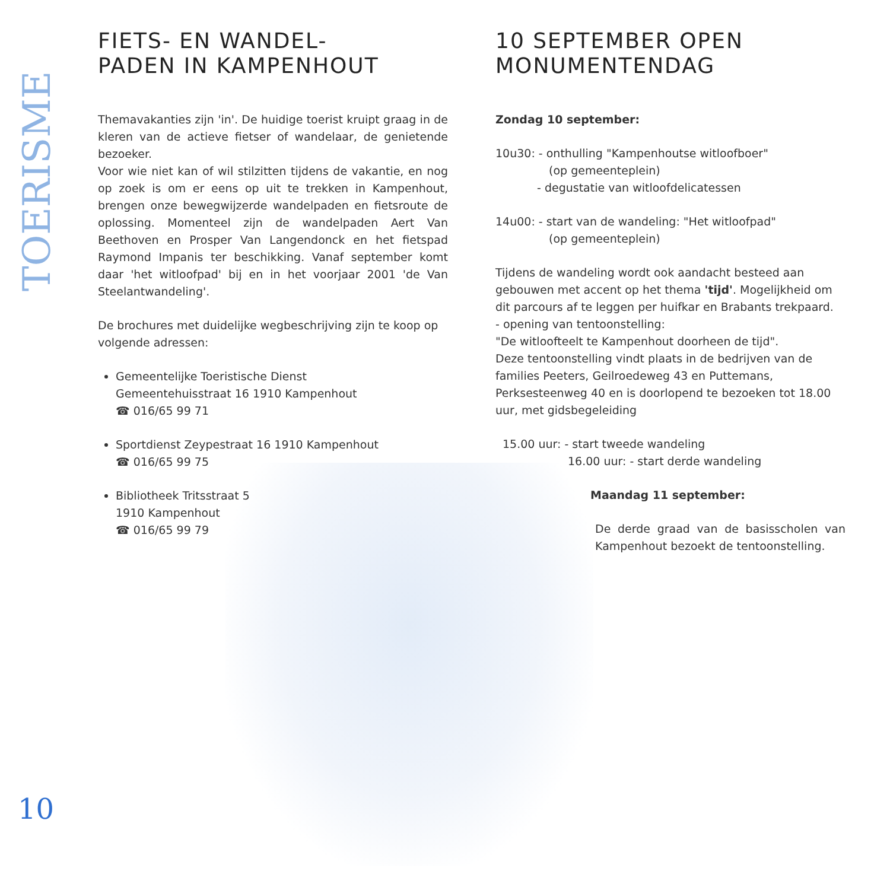TOERISME
10
FIETS- EN WANDEL-
PADEN IN KAMPENHOUT
Themavakanties zijn 'in'. De huidige toerist kruipt graag in de kleren van de actieve fietser of wandelaar, de genietende bezoeker.
Voor wie niet kan of wil stilzitten tijdens de vakantie, en nog op zoek is om er eens op uit te trekken in Kampenhout, brengen onze bewegwijzerde wandelpaden en fietsroute de oplossing. Momenteel zijn de wandelpaden Aert Van Beethoven en Prosper Van Langendonck en het fietspad Raymond Impanis ter beschikking. Vanaf september komt daar 'het witloofpad' bij en in het voorjaar 2001 'de Van Steelantwandeling'.
De brochures met duidelijke wegbeschrijving zijn te koop op volgende adressen:
Gemeentelijke Toeristische Dienst
Gemeentehuisstraat 16 1910 Kampenhout
☎ 016/65 99 71
Sportdienst Zeypestraat 16 1910 Kampenhout
☎ 016/65 99 75
Bibliotheek Tritsstraat 5
1910 Kampenhout
☎ 016/65 99 79
10 SEPTEMBER OPEN
MONUMENTENDAG
Zondag 10 september:
10u30: - onthulling "Kampenhoutse witloofboer"
(op gemeenteplein)
- degustatie van witloofdelicatessen
14u00: - start van de wandeling: "Het witloofpad"
(op gemeenteplein)
Tijdens de wandeling wordt ook aandacht besteed aan gebouwen met accent op het thema 'tijd'. Mogelijkheid om dit parcours af te leggen per huifkar en Brabants trekpaard.
- opening van tentoonstelling:
"De witloofteelt te Kampenhout doorheen de tijd".
Deze tentoonstelling vindt plaats in de bedrijven van de families Peeters, Geilroedeweg 43 en Puttemans, Perksesteenweg 40 en is doorlopend te bezoeken tot 18.00 uur, met gidsbegeleiding
15.00 uur: - start tweede wandeling
16.00 uur: - start derde wandeling
Maandag 11 september:
De derde graad van de basisscholen van Kampenhout bezoekt de tentoonstelling.